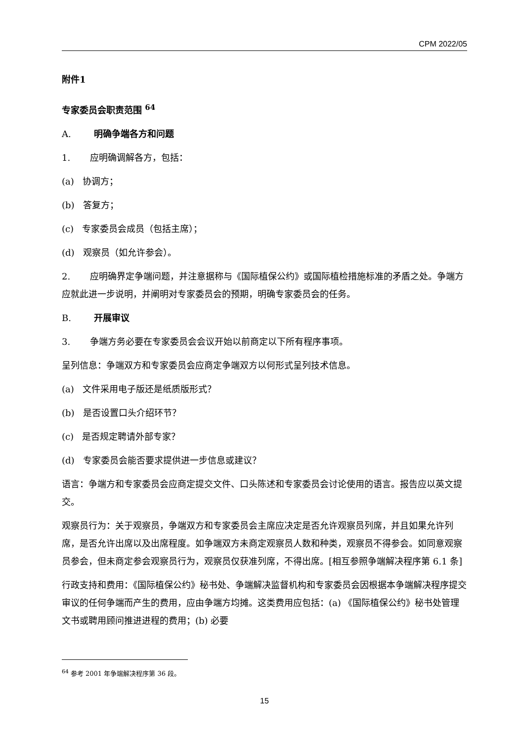CPM 2022/05
附件1
专家委员会职责范围 <sup>64</sup>
A. 明确争端各方和问题
1. 应明确调解各方，包括：
(a) 协调方；
(b) 答复方；
(c) 专家委员会成员（包括主席）；
(d) 观察员（如允许参会）。
2. 应明确界定争端问题，并注意据称与《国际植保公约》或国际植检措施标准的矛盾之处。争端方应就此进一步说明，并阐明对专家委员会的预期，明确专家委员会的任务。
B. 开展审议
3. 争端方务必要在专家委员会会议开始以前商定以下所有程序事项。
呈列信息：争端双方和专家委员会应商定争端双方以何形式呈列技术信息。
(a) 文件采用电子版还是纸质版形式？
(b) 是否设置口头介绍环节？
(c) 是否规定聘请外部专家？
(d) 专家委员会能否要求提供进一步信息或建议？
语言：争端方和专家委员会应商定提交文件、口头陈述和专家委员会讨论使用的语言。报告应以英文提交。
观察员行为：关于观察员，争端双方和专家委员会主席应决定是否允许观察员列席，并且如果允许列席，是否允许出席以及出席程度。如争端双方未商定观察员人数和种类，观察员不得参会。如同意观察员参会，但未商定参会观察员行为，观察员仅获准列席，不得出席。[相互参照争端解决程序第 6.1 条]
行政支持和费用：《国际植保公约》秘书处、争端解决监督机构和专家委员会因根据本争端解决程序提交审议的任何争端而产生的费用，应由争端方均摊。这类费用应包括：(a) 《国际植保公约》秘书处管理文书或聘用顾问推进进程的费用；(b) 必要
<sup>64</sup> 参考 2001 年争端解决程序第 36 段。
15